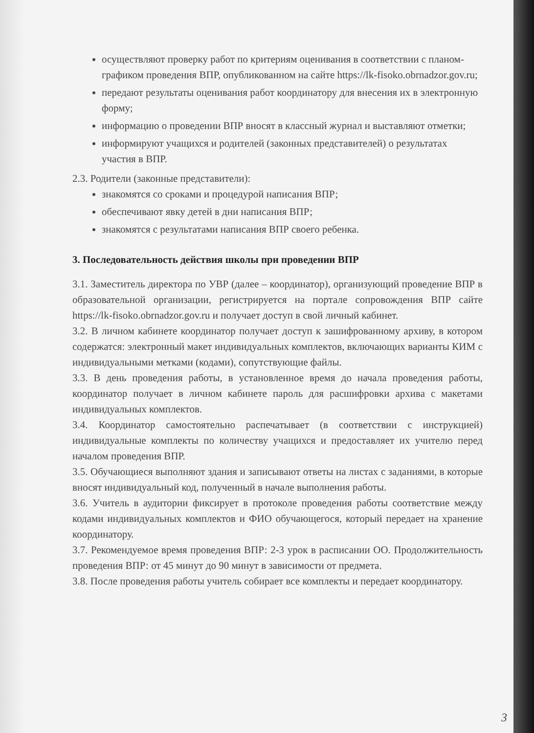осуществляют проверку работ по критериям оценивания в соответствии с планом-графиком проведения ВПР, опубликованном на сайте https://lk-fisoko.obrnadzor.gov.ru;
передают результаты оценивания работ координатору для внесения их в электронную форму;
информацию о проведении ВПР вносят в классный журнал и выставляют отметки;
информируют учащихся и родителей (законных представителей) о результатах участия в ВПР.
2.3. Родители (законные представители):
знакомятся со сроками и процедурой написания ВПР;
обеспечивают явку детей в дни написания ВПР;
знакомятся с результатами написания ВПР своего ребенка.
3. Последовательность действия школы при проведении ВПР
3.1. Заместитель директора по УВР (далее – координатор), организующий проведение ВПР в образовательной организации, регистрируется на портале сопровождения ВПР сайте https://lk-fisoko.obrnadzor.gov.ru и получает доступ в свой личный кабинет.
3.2. В личном кабинете координатор получает доступ к зашифрованному архиву, в котором содержатся: электронный макет индивидуальных комплектов, включающих варианты КИМ с индивидуальными метками (кодами), сопутствующие файлы.
3.3. В день проведения работы, в установленное время до начала проведения работы, координатор получает в личном кабинете пароль для расшифровки архива с макетами индивидуальных комплектов.
3.4. Координатор самостоятельно распечатывает (в соответствии с инструкцией) индивидуальные комплекты по количеству учащихся и предоставляет их учителю перед началом проведения ВПР.
3.5. Обучающиеся выполняют здания и записывают ответы на листах с заданиями, в которые вносят индивидуальный код, полученный в начале выполнения работы.
3.6. Учитель в аудитории фиксирует в протоколе проведения работы соответствие между кодами индивидуальных комплектов и ФИО обучающегося, который передает на хранение координатору.
3.7. Рекомендуемое время проведения ВПР: 2-3 урок в расписании ОО. Продолжительность проведения ВПР: от 45 минут до 90 минут в зависимости от предмета.
3.8. После проведения работы учитель собирает все комплекты и передает координатору.
3